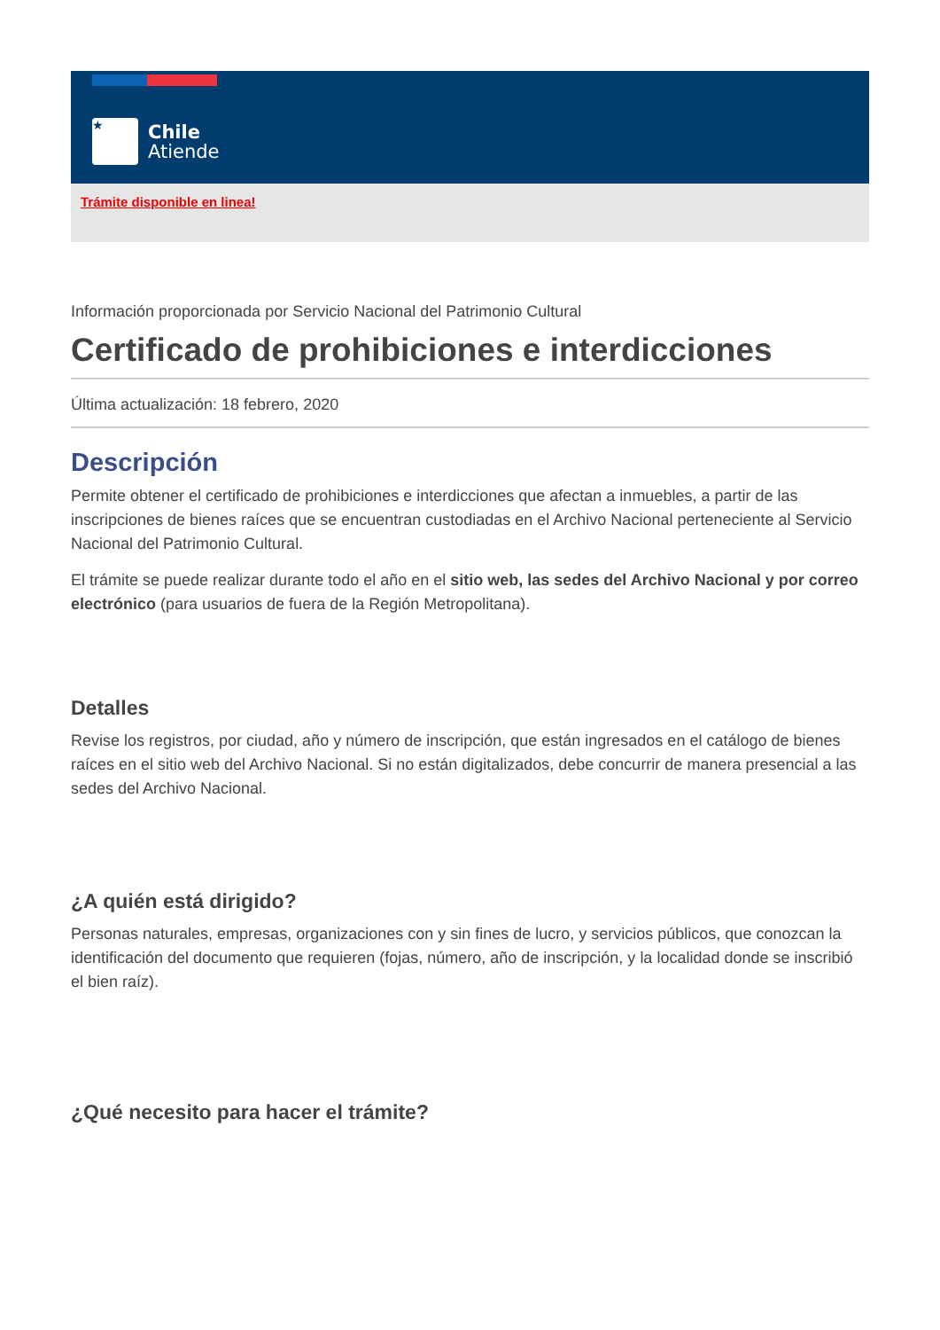★
Chile
Atiende
Trámite disponible en linea!
Información proporcionada por Servicio Nacional del Patrimonio Cultural
Certificado de prohibiciones e interdicciones
Última actualización: 18 febrero, 2020
Descripción
Permite obtener el certificado de prohibiciones e interdicciones que afectan a inmuebles, a partir de las inscripciones de bienes raíces que se encuentran custodiadas en el Archivo Nacional perteneciente al Servicio Nacional del Patrimonio Cultural.
El trámite se puede realizar durante todo el año en el sitio web, las sedes del Archivo Nacional y por correo electrónico (para usuarios de fuera de la Región Metropolitana).
Detalles
Revise los registros, por ciudad, año y número de inscripción, que están ingresados en el catálogo de bienes raíces en el sitio web del Archivo Nacional. Si no están digitalizados, debe concurrir de manera presencial a las sedes del Archivo Nacional.
¿A quién está dirigido?
Personas naturales, empresas, organizaciones con y sin fines de lucro, y servicios públicos, que conozcan la identificación del documento que requieren (fojas, número, año de inscripción, y la localidad donde se inscribió el bien raíz).
¿Qué necesito para hacer el trámite?